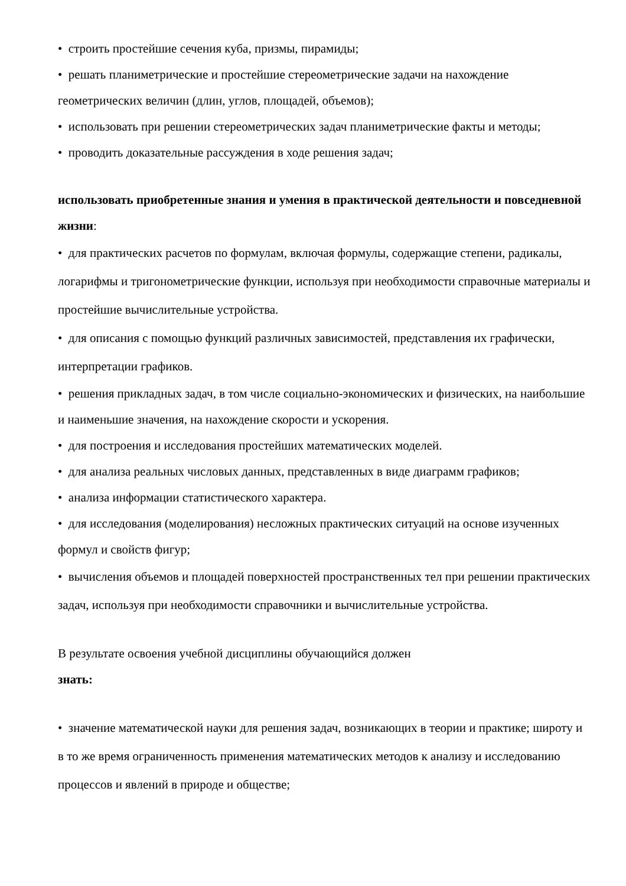• строить простейшие сечения куба, призмы, пирамиды;
• решать планиметрические и простейшие стереометрические задачи на нахождение геометрических величин (длин, углов, площадей, объемов);
• использовать при решении стереометрических задач планиметрические факты и методы;
• проводить доказательные рассуждения в ходе решения задач;
использовать приобретенные знания и умения в практической деятельности и повседневной жизни:
• для практических расчетов по формулам, включая формулы, содержащие степени, радикалы, логарифмы и тригонометрические функции, используя при необходимости справочные материалы и простейшие вычислительные устройства.
• для описания с помощью функций различных зависимостей, представления их графически, интерпретации графиков.
• решения прикладных задач, в том числе социально-экономических и физических, на наибольшие и наименьшие значения, на нахождение скорости и ускорения.
• для построения и исследования простейших математических моделей.
• для анализа реальных числовых данных, представленных в виде диаграмм графиков;
• анализа информации статистического характера.
• для исследования (моделирования) несложных практических ситуаций на основе изученных формул и свойств фигур;
• вычисления объемов и площадей поверхностей пространственных тел при решении практических задач, используя при необходимости справочники и вычислительные устройства.
В результате освоения учебной дисциплины обучающийся должен
знать:
• значение математической науки для решения задач, возникающих в теории и практике; широту и в то же время ограниченность применения математических методов к анализу и исследованию процессов и явлений в природе и обществе;